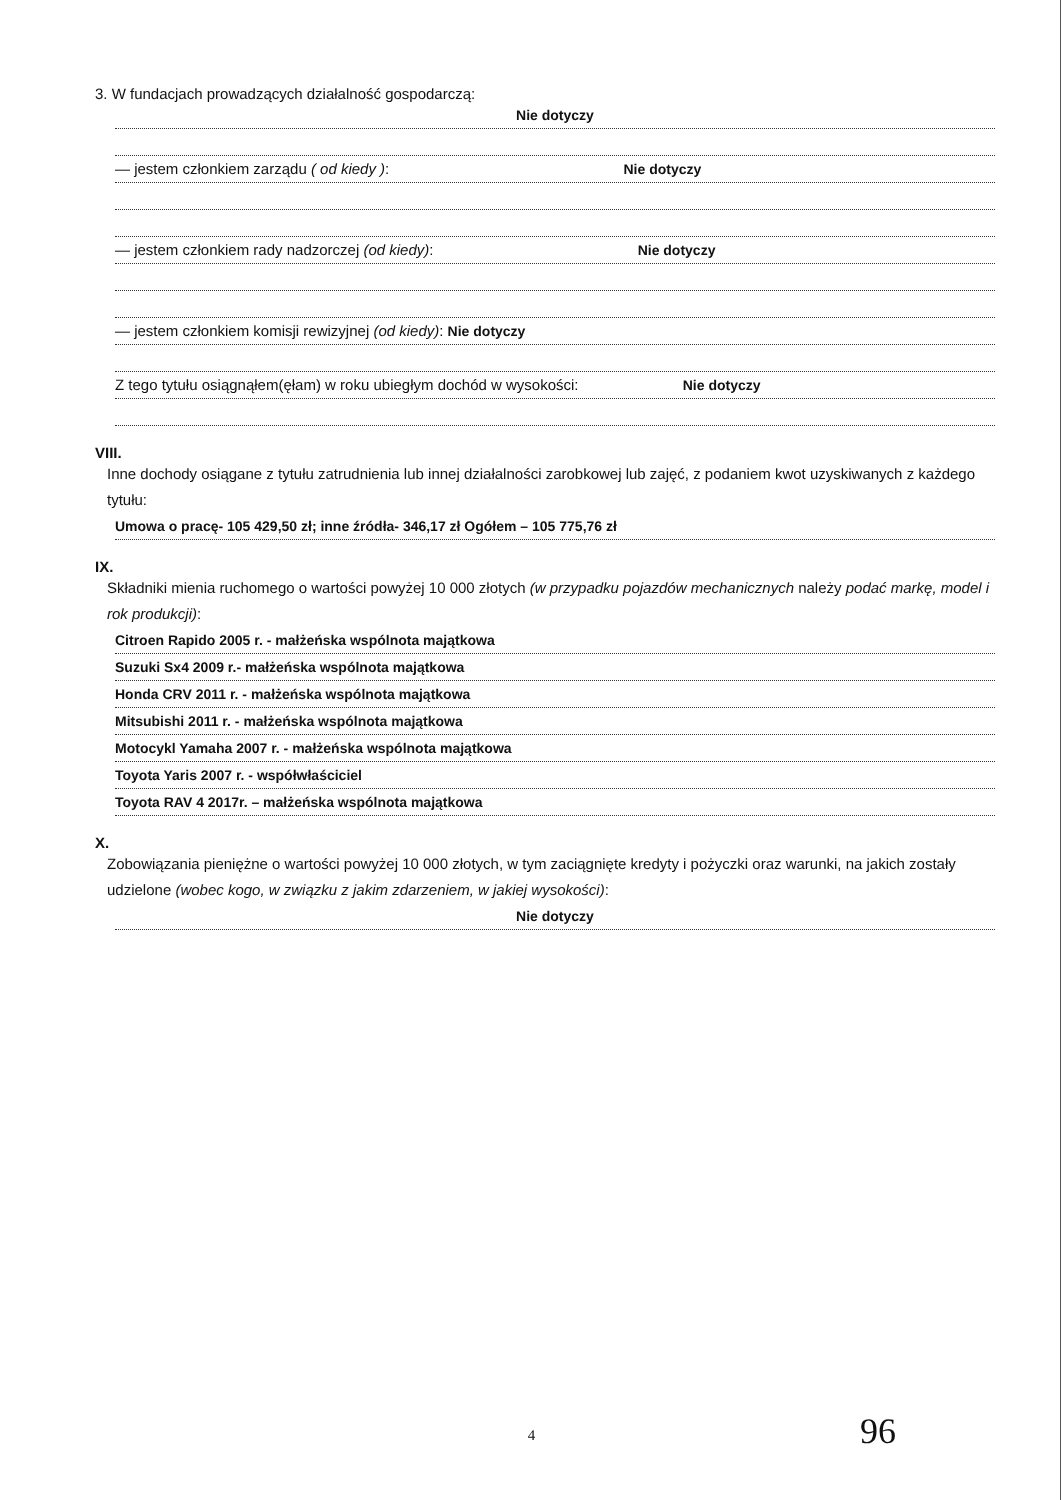3. W fundacjach prowadzących działalność gospodarczą:
Nie dotyczy
— jestem członkiem zarządu ( od kiedy ): Nie dotyczy
— jestem członkiem rady nadzorczej (od kiedy): Nie dotyczy
— jestem członkiem komisji rewizyjnej (od kiedy): Nie dotyczy
Z tego tytułu osiągnąłem(ęłam) w roku ubiegłym dochód w wysokości: Nie dotyczy
VIII.
Inne dochody osiągane z tytułu zatrudnienia lub innej działalności zarobkowej lub zajęć, z podaniem kwot uzyskiwanych z każdego tytułu:
Umowa o pracę- 105 429,50 zł; inne źródła- 346,17 zł Ogółem – 105 775,76 zł
IX.
Składniki mienia ruchomego o wartości powyżej 10 000 złotych (w przypadku pojazdów mechanicznych należy podać markę, model i rok produkcji):
Citroen Rapido 2005 r. - małżeńska wspólnota majątkowa
Suzuki Sx4 2009 r.- małżeńska wspólnota majątkowa
Honda CRV 2011 r. - małżeńska wspólnota majątkowa
Mitsubishi 2011 r. - małżeńska wspólnota majątkowa
Motocykl Yamaha 2007 r. - małżeńska wspólnota majątkowa
Toyota Yaris 2007 r. - współwłaściciel
Toyota RAV 4 2017r. – małżeńska wspólnota majątkowa
X.
Zobowiązania pieniężne o wartości powyżej 10 000 złotych, w tym zaciągnięte kredyty i pożyczki oraz warunki, na jakich zostały udzielone (wobec kogo, w związku z jakim zdarzeniem, w jakiej wysokości):
Nie dotyczy
4 96